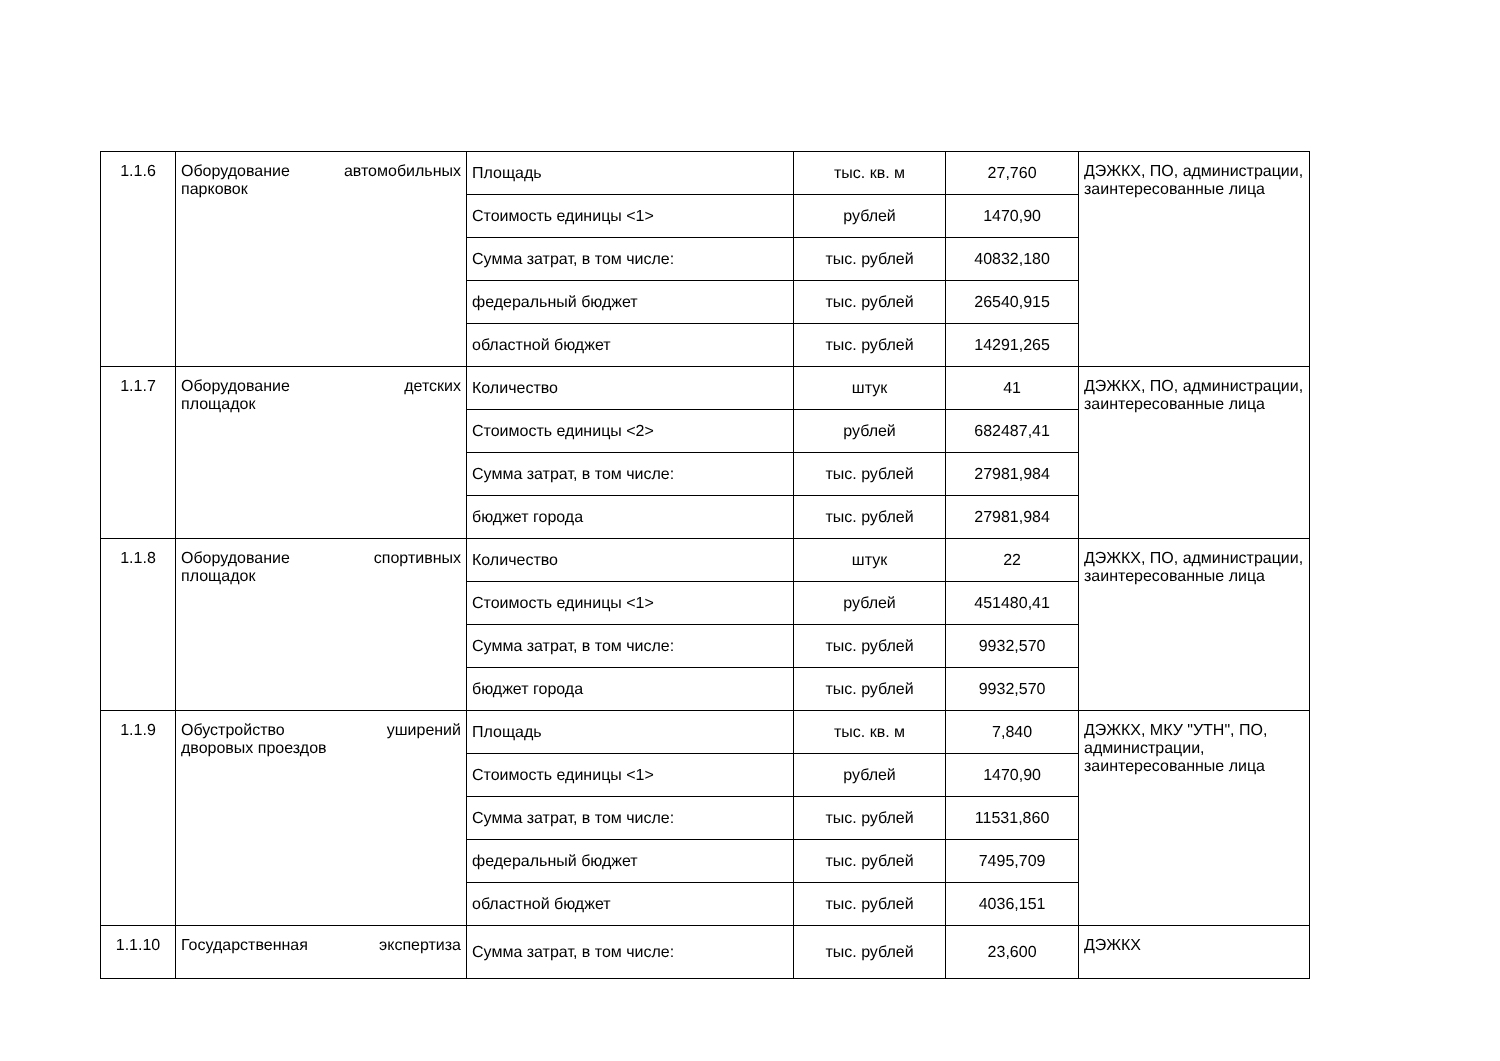| 1.1.6 | Оборудование автомобильных парковок | Площадь | тыс. кв. м | 27,760 | ДЭЖКХ, ПО, администрации, заинтересованные лица |
| | | Стоимость единицы <1> | рублей | 1470,90 | |
| | | Сумма затрат, в том числе: | тыс. рублей | 40832,180 | |
| | | федеральный бюджет | тыс. рублей | 26540,915 | |
| | | областной бюджет | тыс. рублей | 14291,265 | |
| 1.1.7 | Оборудование детских площадок | Количество | штук | 41 | ДЭЖКХ, ПО, администрации, заинтересованные лица |
| | | Стоимость единицы <2> | рублей | 682487,41 | |
| | | Сумма затрат, в том числе: | тыс. рублей | 27981,984 | |
| | | бюджет города | тыс. рублей | 27981,984 | |
| 1.1.8 | Оборудование спортивных площадок | Количество | штук | 22 | ДЭЖКХ, ПО, администрации, заинтересованные лица |
| | | Стоимость единицы <1> | рублей | 451480,41 | |
| | | Сумма затрат, в том числе: | тыс. рублей | 9932,570 | |
| | | бюджет города | тыс. рублей | 9932,570 | |
| 1.1.9 | Обустройство уширений дворовых проездов | Площадь | тыс. кв. м | 7,840 | ДЭЖКХ, МКУ "УТН", ПО, администрации, заинтересованные лица |
| | | Стоимость единицы <1> | рублей | 1470,90 | |
| | | Сумма затрат, в том числе: | тыс. рублей | 11531,860 | |
| | | федеральный бюджет | тыс. рублей | 7495,709 | |
| | | областной бюджет | тыс. рублей | 4036,151 | |
| 1.1.10 | Государственная экспертиза | Сумма затрат, в том числе: | тыс. рублей | 23,600 | ДЭЖКХ |